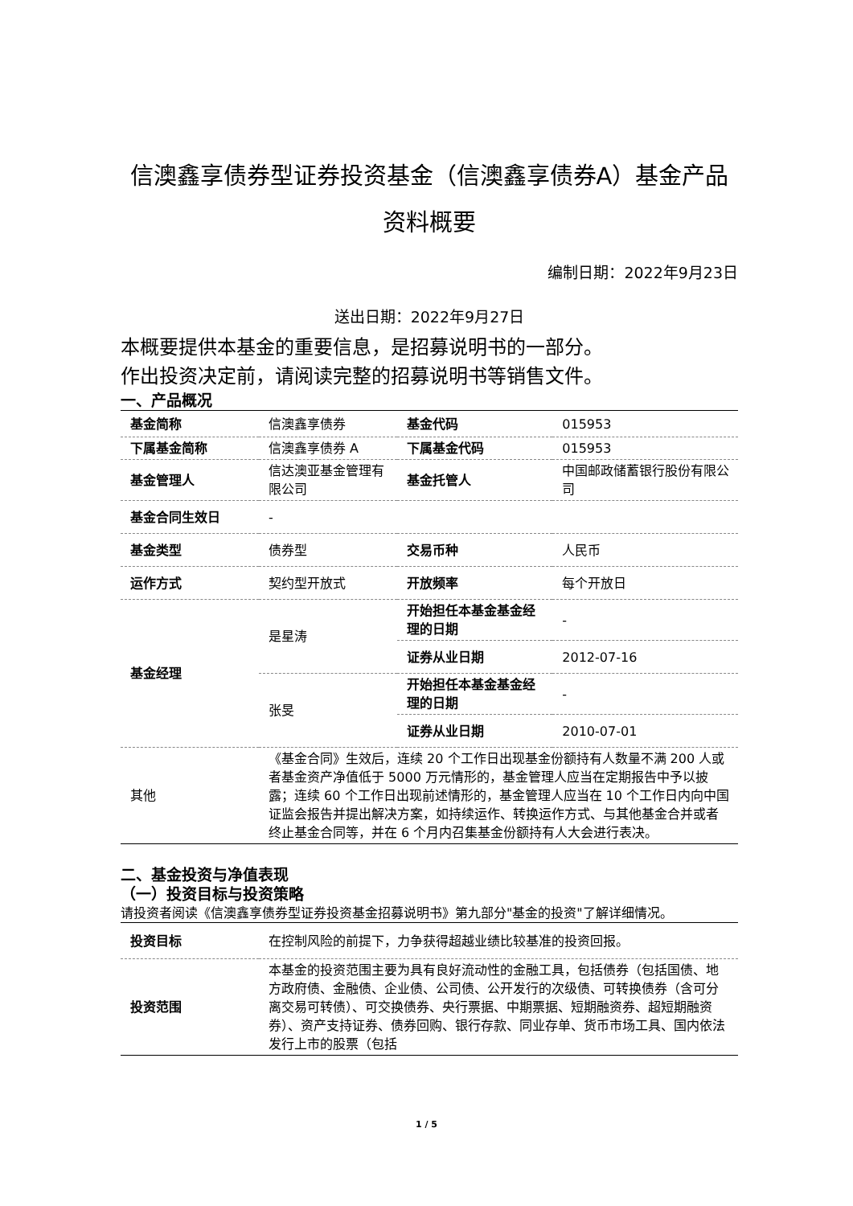信澳鑫享债券型证券投资基金（信澳鑫享债券A）基金产品资料概要
编制日期：2022年9月23日
送出日期：2022年9月27日
本概要提供本基金的重要信息，是招募说明书的一部分。
作出投资决定前，请阅读完整的招募说明书等销售文件。
一、产品概况
| 基金简称 | 信澳鑫享债券 | 基金代码 | 015953 |
| 下属基金简称 | 信澳鑫享债券 A | 下属基金代码 | 015953 |
| 基金管理人 | 信达澳亚基金管理有限公司 | 基金托管人 | 中国邮政储蓄银行股份有限公司 |
| 基金合同生效日 | - | | |
| 基金类型 | 债券型 | 交易币种 | 人民币 |
| 运作方式 | 契约型开放式 | 开放频率 | 每个开放日 |
| 基金经理 | 是星涛 | 开始担任本基金基金经理的日期 | - |
| | | 证券从业日期 | 2012-07-16 |
| | 张旻 | 开始担任本基金基金经理的日期 | - |
| | | 证券从业日期 | 2010-07-01 |
| 其他 | 《基金合同》生效后，连续 20 个工作日出现基金份额持有人数量不满 200 人或者基金资产净值低于 5000 万元情形的，基金管理人应当在定期报告中予以披露；连续 60 个工作日出现前述情形的，基金管理人应当在 10 个工作日内向中国证监会报告并提出解决方案，如持续运作、转换运作方式、与其他基金合并或者终止基金合同等，并在 6 个月内召集基金份额持有人大会进行表决。 | | |
二、基金投资与净值表现
（一）投资目标与投资策略
请投资者阅读《信澳鑫享债券型证券投资基金招募说明书》第九部分"基金的投资"了解详细情况。
| 投资目标 | 在控制风险的前提下，力争获得超越业绩比较基准的投资回报。 |
| 投资范围 | 本基金的投资范围主要为具有良好流动性的金融工具，包括债券（包括国债、地方政府债、金融债、企业债、公司债、公开发行的次级债、可转换债券（含可分离交易可转债）、可交换债券、央行票据、中期票据、短期融资券、超短期融资券）、资产支持证券、债券回购、银行存款、同业存单、货币市场工具、国内依法发行上市的股票（包括 |
1 / 5